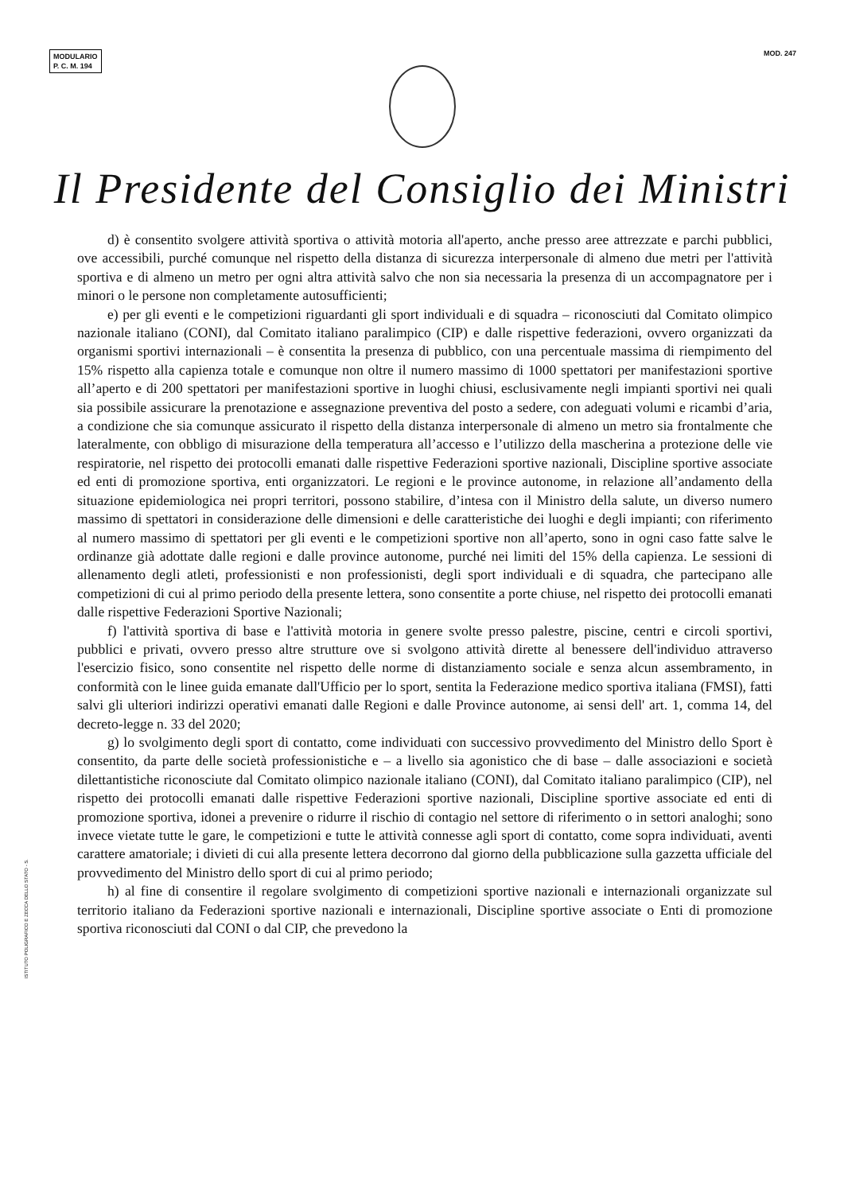MODULARIO
P. C. M. 194
MOD. 247
Il Presidente del Consiglio dei Ministri
d) è consentito svolgere attività sportiva o attività motoria all'aperto, anche presso aree attrezzate e parchi pubblici, ove accessibili, purché comunque nel rispetto della distanza di sicurezza interpersonale di almeno due metri per l'attività sportiva e di almeno un metro per ogni altra attività salvo che non sia necessaria la presenza di un accompagnatore per i minori o le persone non completamente autosufficienti;
e) per gli eventi e le competizioni riguardanti gli sport individuali e di squadra – riconosciuti dal Comitato olimpico nazionale italiano (CONI), dal Comitato italiano paralimpico (CIP) e dalle rispettive federazioni, ovvero organizzati da organismi sportivi internazionali – è consentita la presenza di pubblico, con una percentuale massima di riempimento del 15% rispetto alla capienza totale e comunque non oltre il numero massimo di 1000 spettatori per manifestazioni sportive all’aperto e di 200 spettatori per manifestazioni sportive in luoghi chiusi, esclusivamente negli impianti sportivi nei quali sia possibile assicurare la prenotazione e assegnazione preventiva del posto a sedere, con adeguati volumi e ricambi d’aria, a condizione che sia comunque assicurato il rispetto della distanza interpersonale di almeno un metro sia frontalmente che lateralmente, con obbligo di misurazione della temperatura all’accesso e l’utilizzo della mascherina a protezione delle vie respiratorie, nel rispetto dei protocolli emanati dalle rispettive Federazioni sportive nazionali, Discipline sportive associate ed enti di promozione sportiva, enti organizzatori. Le regioni e le province autonome, in relazione all’andamento della situazione epidemiologica nei propri territori, possono stabilire, d’intesa con il Ministro della salute, un diverso numero massimo di spettatori in considerazione delle dimensioni e delle caratteristiche dei luoghi e degli impianti; con riferimento al numero massimo di spettatori per gli eventi e le competizioni sportive non all’aperto, sono in ogni caso fatte salve le ordinanze già adottate dalle regioni e dalle province autonome, purché nei limiti del 15% della capienza. Le sessioni di allenamento degli atleti, professionisti e non professionisti, degli sport individuali e di squadra, che partecipano alle competizioni di cui al primo periodo della presente lettera, sono consentite a porte chiuse, nel rispetto dei protocolli emanati dalle rispettive Federazioni Sportive Nazionali;
f) l'attività sportiva di base e l'attività motoria in genere svolte presso palestre, piscine, centri e circoli sportivi, pubblici e privati, ovvero presso altre strutture ove si svolgono attività dirette al benessere dell'individuo attraverso l'esercizio fisico, sono consentite nel rispetto delle norme di distanziamento sociale e senza alcun assembramento, in conformità con le linee guida emanate dall'Ufficio per lo sport, sentita la Federazione medico sportiva italiana (FMSI), fatti salvi gli ulteriori indirizzi operativi emanati dalle Regioni e dalle Province autonome, ai sensi dell' art. 1, comma 14, del decreto-legge n. 33 del 2020;
g) lo svolgimento degli sport di contatto, come individuati con successivo provvedimento del Ministro dello Sport è consentito, da parte delle società professionistiche e – a livello sia agonistico che di base – dalle associazioni e società dilettantistiche riconosciute dal Comitato olimpico nazionale italiano (CONI), dal Comitato italiano paralimpico (CIP), nel rispetto dei protocolli emanati dalle rispettive Federazioni sportive nazionali, Discipline sportive associate ed enti di promozione sportiva, idonei a prevenire o ridurre il rischio di contagio nel settore di riferimento o in settori analoghi; sono invece vietate tutte le gare, le competizioni e tutte le attività connesse agli sport di contatto, come sopra individuati, aventi carattere amatoriale; i divieti di cui alla presente lettera decorrono dal giorno della pubblicazione sulla gazzetta ufficiale del provvedimento del Ministro dello sport di cui al primo periodo;
h) al fine di consentire il regolare svolgimento di competizioni sportive nazionali e internazionali organizzate sul territorio italiano da Federazioni sportive nazionali e internazionali, Discipline sportive associate o Enti di promozione sportiva riconosciuti dal CONI o dal CIP, che prevedono la
ISTITUTO POLIGRAFICO E ZECCA DELLO STATO - S.